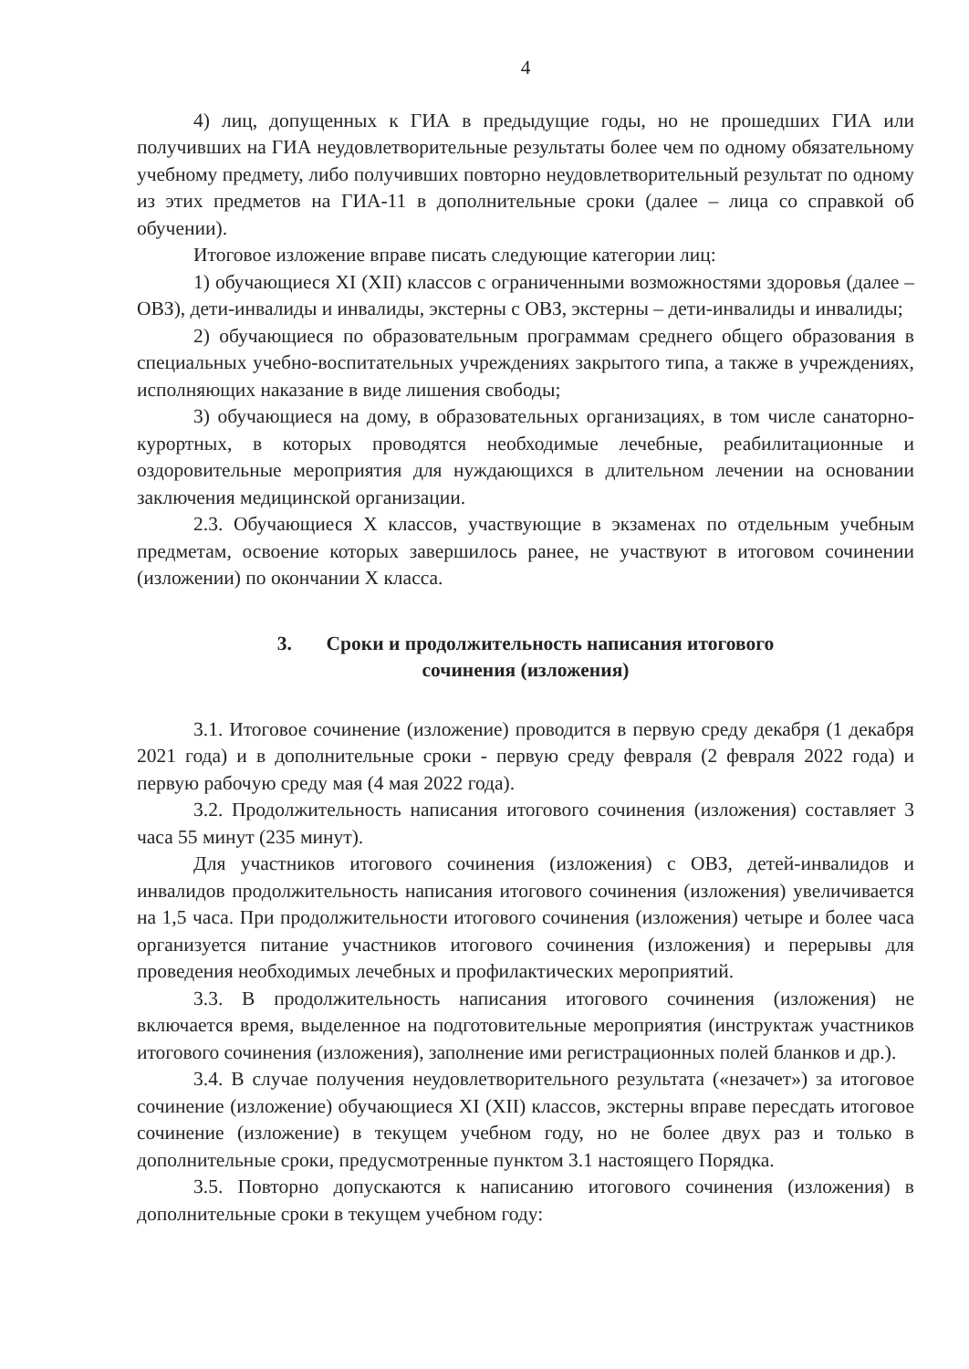4
4) лиц, допущенных к ГИА в предыдущие годы, но не прошедших ГИА или получивших на ГИА неудовлетворительные результаты более чем по одному обязательному учебному предмету, либо получивших повторно неудовлетворительный результат по одному из этих предметов на ГИА-11 в дополнительные сроки (далее – лица со справкой об обучении).
Итоговое изложение вправе писать следующие категории лиц:
1) обучающиеся XI (XII) классов с ограниченными возможностями здоровья (далее – ОВЗ), дети-инвалиды и инвалиды, экстерны с ОВЗ, экстерны – дети-инвалиды и инвалиды;
2) обучающиеся по образовательным программам среднего общего образования в специальных учебно-воспитательных учреждениях закрытого типа, а также в учреждениях, исполняющих наказание в виде лишения свободы;
3) обучающиеся на дому, в образовательных организациях, в том числе санаторно-курортных, в которых проводятся необходимые лечебные, реабилитационные и оздоровительные мероприятия для нуждающихся в длительном лечении на основании заключения медицинской организации.
2.3. Обучающиеся X классов, участвующие в экзаменах по отдельным учебным предметам, освоение которых завершилось ранее, не участвуют в итоговом сочинении (изложении) по окончании X класса.
3. Сроки и продолжительность написания итогового
сочинения (изложения)
3.1. Итоговое сочинение (изложение) проводится в первую среду декабря (1 декабря 2021 года) и в дополнительные сроки - первую среду февраля (2 февраля 2022 года) и первую рабочую среду мая (4 мая 2022 года).
3.2. Продолжительность написания итогового сочинения (изложения) составляет 3 часа 55 минут (235 минут).
Для участников итогового сочинения (изложения) с ОВЗ, детей-инвалидов и инвалидов продолжительность написания итогового сочинения (изложения) увеличивается на 1,5 часа. При продолжительности итогового сочинения (изложения) четыре и более часа организуется питание участников итогового сочинения (изложения) и перерывы для проведения необходимых лечебных и профилактических мероприятий.
3.3. В продолжительность написания итогового сочинения (изложения) не включается время, выделенное на подготовительные мероприятия (инструктаж участников итогового сочинения (изложения), заполнение ими регистрационных полей бланков и др.).
3.4. В случае получения неудовлетворительного результата («незачет») за итоговое сочинение (изложение) обучающиеся XI (XII) классов, экстерны вправе пересдать итоговое сочинение (изложение) в текущем учебном году, но не более двух раз и только в дополнительные сроки, предусмотренные пунктом 3.1 настоящего Порядка.
3.5. Повторно допускаются к написанию итогового сочинения (изложения) в дополнительные сроки в текущем учебном году: